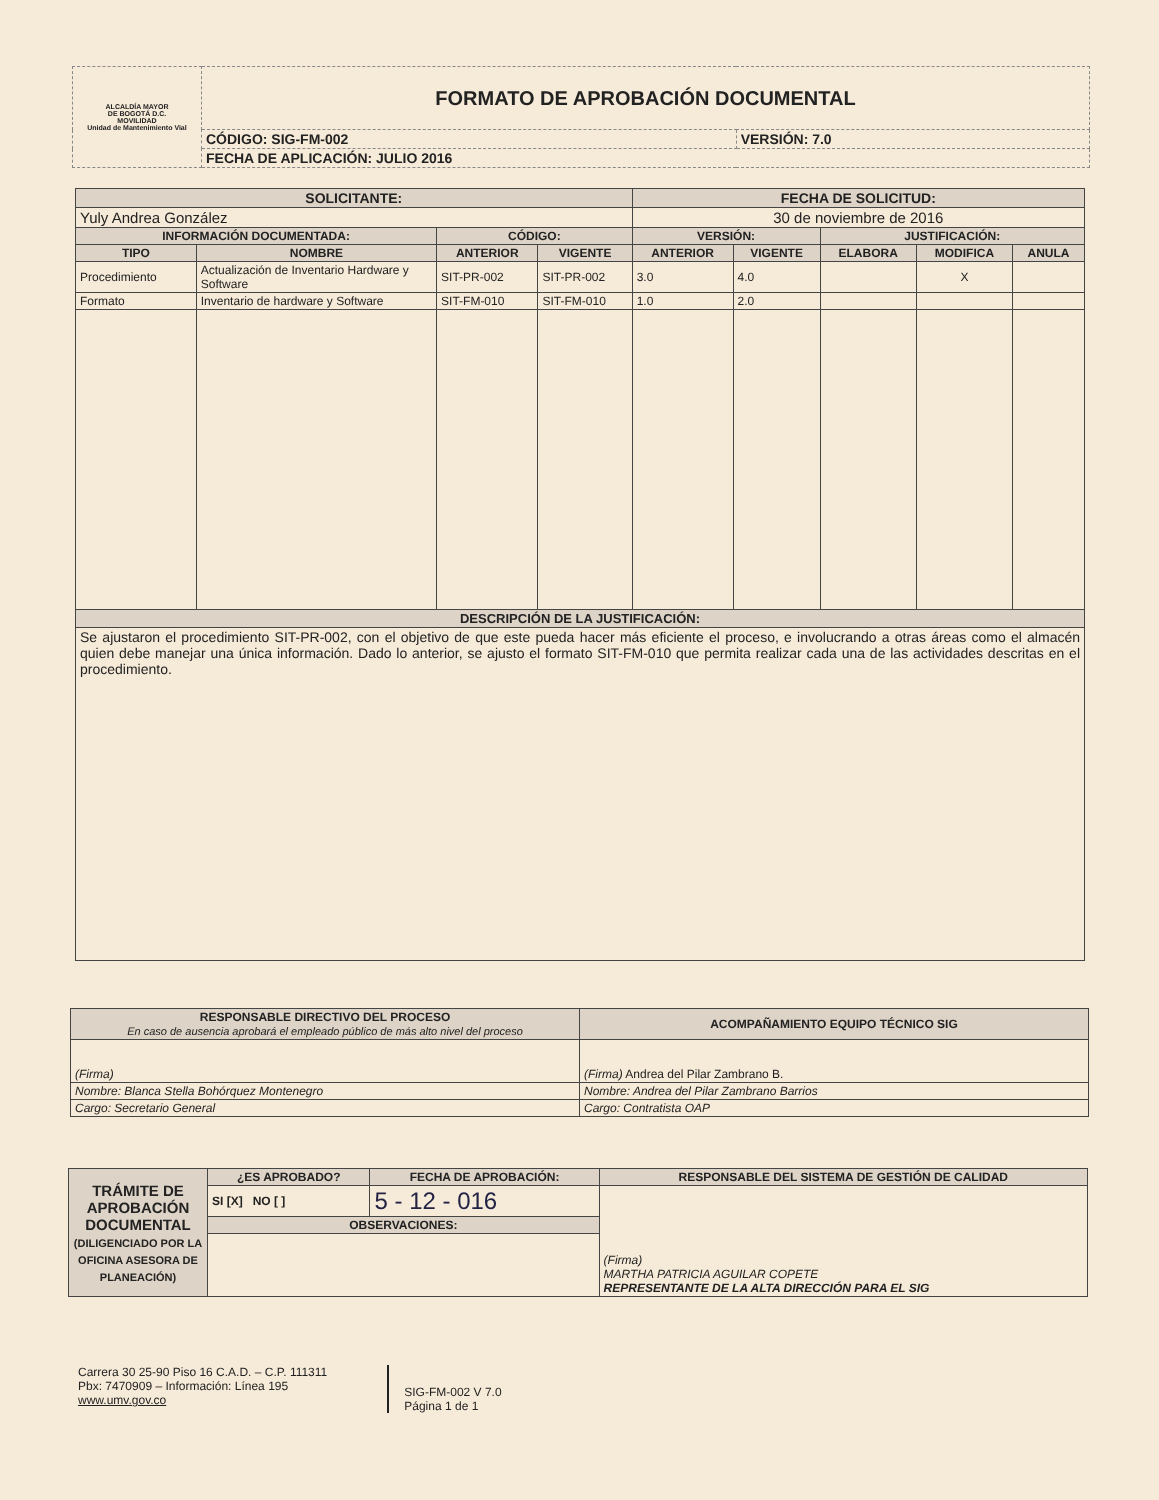| ALCALDÍA MAYOR DE BOGOTÁ D.C. MOVILIDAD Unidad de Mantenimiento Vial | FORMATO DE APROBACIÓN DOCUMENTAL | |
| | CÓDIGO: SIG-FM-002 | VERSIÓN: 7.0 |
| | FECHA DE APLICACIÓN: JULIO 2016 | |
| SOLICITANTE: | | | | FECHA DE SOLICITUD: | | | | |
| Yuly Andrea González | | | | 30 de noviembre de 2016 | | | | |
| INFORMACIÓN DOCUMENTADA: | | CÓDIGO: | | VERSIÓN: | | JUSTIFICACIÓN: | | |
| TIPO | NOMBRE | ANTERIOR | VIGENTE | ANTERIOR | VIGENTE | ELABORA | MODIFICA | ANULA |
| Procedimiento | Actualización de Inventario Hardware y Software | SIT-PR-002 | SIT-PR-002 | 3.0 | 4.0 | | X | |
| Formato | Inventario de hardware y Software | SIT-FM-010 | SIT-FM-010 | 1.0 | 2.0 | | | |
| DESCRIPCIÓN DE LA JUSTIFICACIÓN: | | | | | | | | |
| Se ajustaron el procedimiento SIT-PR-002, con el objetivo de que este pueda hacer más eficiente el proceso, e involucrando a otras áreas como el almacén quien debe manejar una única información. Dado lo anterior, se ajusto el formato SIT-FM-010 que permita realizar cada una de las actividades descritas en el procedimiento. | | | | | | | | |
| RESPONSABLE DIRECTIVO DEL PROCESO En caso de ausencia aprobará el empleado público de más alto nivel del proceso | ACOMPAÑAMIENTO EQUIPO TÉCNICO SIG |
| (Firma) | (Firma) Andrea del Pilar Zambrano B. |
| Nombre: Blanca Stella Bohórquez Montenegro | Nombre: Andrea del Pilar Zambrano Barrios |
| Cargo: Secretario General | Cargo: Contratista OAP |
| TRÁMITE DE APROBACIÓN DOCUMENTAL (DILIGENCIADO POR LA OFICINA ASESORA DE PLANEACIÓN) | ¿ES APROBADO? | FECHA DE APROBACIÓN: | RESPONSABLE DEL SISTEMA DE GESTIÓN DE CALIDAD |
| | SI [X] NO [ ] | 5 - 12 - 016 | (Firma) MARTHA PATRICIA AGUILAR COPETE REPRESENTANTE DE LA ALTA DIRECCIÓN PARA EL SIG |
| | OBSERVACIONES: | | |
Carrera 30 25-90 Piso 16 C.A.D. – C.P. 111311
Pbx: 7470909 – Información: Línea 195
www.umv.gov.co
SIG-FM-002 V 7.0
Página 1 de 1